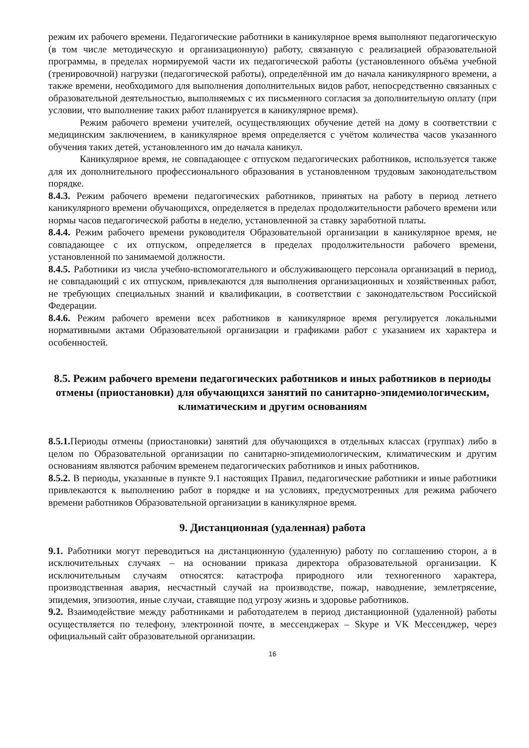режим их рабочего времени. Педагогические работники в каникулярное время выполняют педагогическую (в том числе методическую и организационную) работу, связанную с реализацией образовательной программы, в пределах нормируемой части их педагогической работы (установленного объёма учебной (тренировочной) нагрузки (педагогической работы), определённой им до начала каникулярного времени, а также времени, необходимого для выполнения дополнительных видов работ, непосредственно связанных с образовательной деятельностью, выполняемых с их письменного согласия за дополнительную оплату (при условии, что выполнение таких работ планируется в каникулярное время).
Режим рабочего времени учителей, осуществляющих обучение детей на дому в соответствии с медицинским заключением, в каникулярное время определяется с учётом количества часов указанного обучения таких детей, установленного им до начала каникул.
Каникулярное время, не совпадающее с отпуском педагогических работников, используется также для их дополнительного профессионального образования в установленном трудовым законодательством порядке.
8.4.3. Режим рабочего времени педагогических работников, принятых на работу в период летнего каникулярного времени обучающихся, определяется в пределах продолжительности рабочего времени или нормы часов педагогической работы в неделю, установленной за ставку заработной платы.
8.4.4. Режим рабочего времени руководителя Образовательной организации в каникулярное время, не совпадающее с их отпуском, определяется в пределах продолжительности рабочего времени, установленной по занимаемой должности.
8.4.5. Работники из числа учебно-вспомогательного и обслуживающего персонала организаций в период, не совпадающий с их отпуском, привлекаются для выполнения организационных и хозяйственных работ, не требующих специальных знаний и квалификации, в соответствии с законодательством Российской Федерации.
8.4.6. Режим рабочего времени всех работников в каникулярное время регулируется локальными нормативными актами Образовательной организации и графиками работ с указанием их характера и особенностей.
8.5. Режим рабочего времени педагогических работников и иных работников в периоды отмены (приостановки) для обучающихся занятий по санитарно-эпидемиологическим, климатическим и другим основаниям
8.5.1. Периоды отмены (приостановки) занятий для обучающихся в отдельных классах (группах) либо в целом по Образовательной организации по санитарно-эпидемиологическим, климатическим и другим основаниям являются рабочим временем педагогических работников и иных работников.
8.5.2. В периоды, указанные в пункте 9.1 настоящих Правил, педагогические работники и иные работники привлекаются к выполнению работ в порядке и на условиях, предусмотренных для режима рабочего времени работников Образовательной организации в каникулярное время.
9. Дистанционная (удаленная) работа
9.1. Работники могут переводиться на дистанционную (удаленную) работу по соглашению сторон, а в исключительных случаях – на основании приказа директора образовательной организации. К исключительным случаям относятся: катастрофа природного или техногенного характера, производственная авария, несчастный случай на производстве, пожар, наводнение, землетрясение, эпидемия, эпизоотия, иные случаи, ставящие под угрозу жизнь и здоровье работников.
9.2. Взаимодействие между работниками и работодателем в период дистанционной (удаленной) работы осуществляется по телефону, электронной почте, в мессенджерах – Skype и VK Мессенджер, через официальный сайт образовательной организации.
16